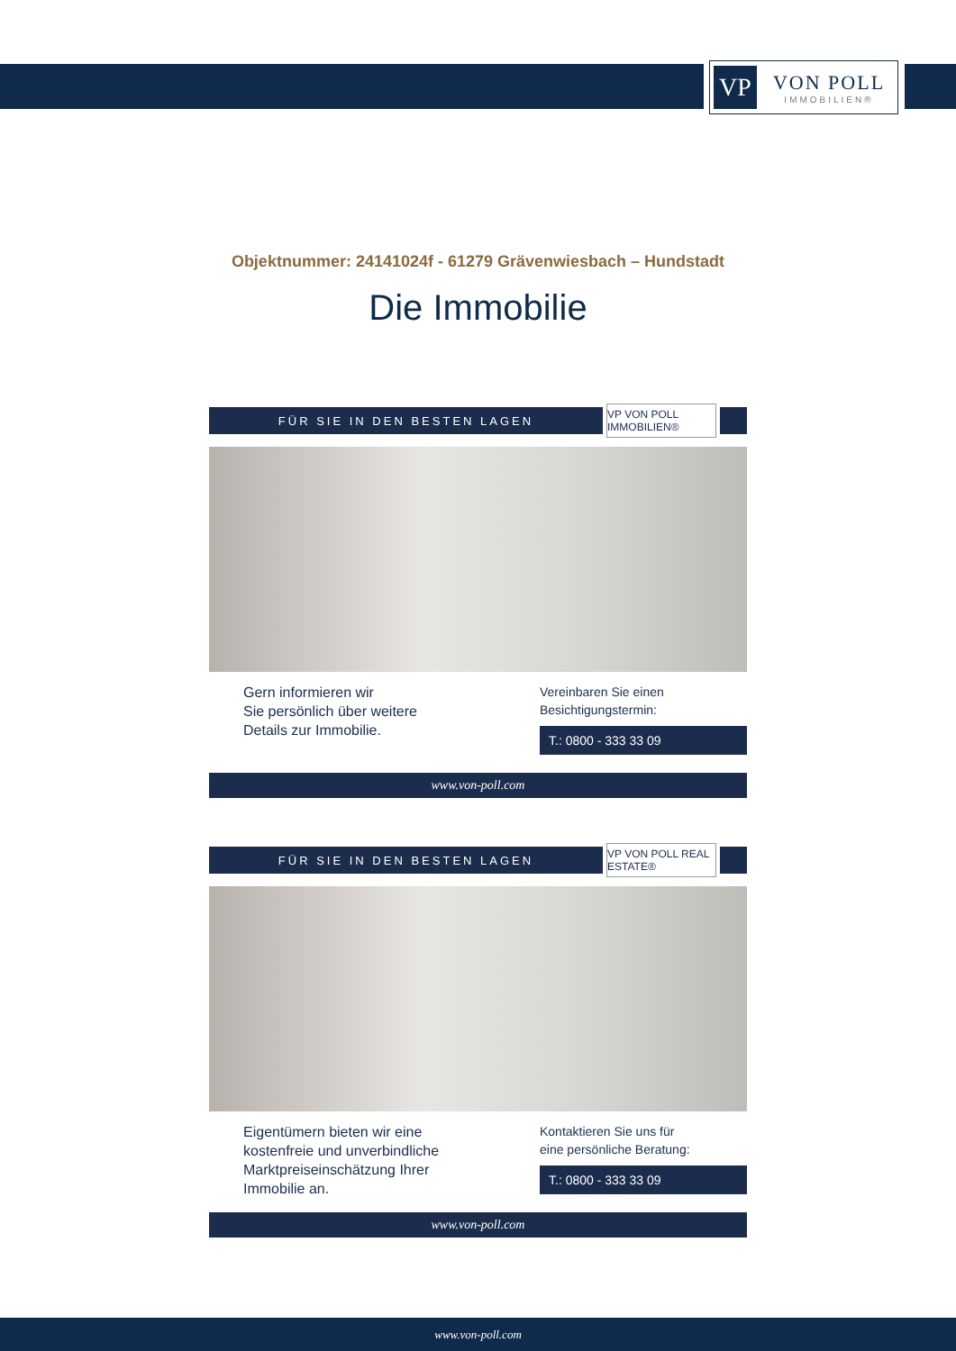VP
VON POLL
IMMOBILIEN®
Objektnummer: 24141024f - 61279 Grävenwiesbach – Hundstadt
Die Immobilie
FÜR SIE IN DEN BESTEN LAGEN
VP VON POLL IMMOBILIEN®
Gern informieren wir
Sie persönlich über weitere
Details zur Immobilie.
Vereinbaren Sie einen
Besichtigungstermin:
T.: 0800 - 333 33 09
www.von-poll.com
FÜR SIE IN DEN BESTEN LAGEN
VP VON POLL REAL ESTATE®
Eigentümern bieten wir eine
kostenfreie und unverbindliche
Marktpreiseinschätzung Ihrer
Immobilie an.
Kontaktieren Sie uns für
eine persönliche Beratung:
T.: 0800 - 333 33 09
www.von-poll.com
www.von-poll.com